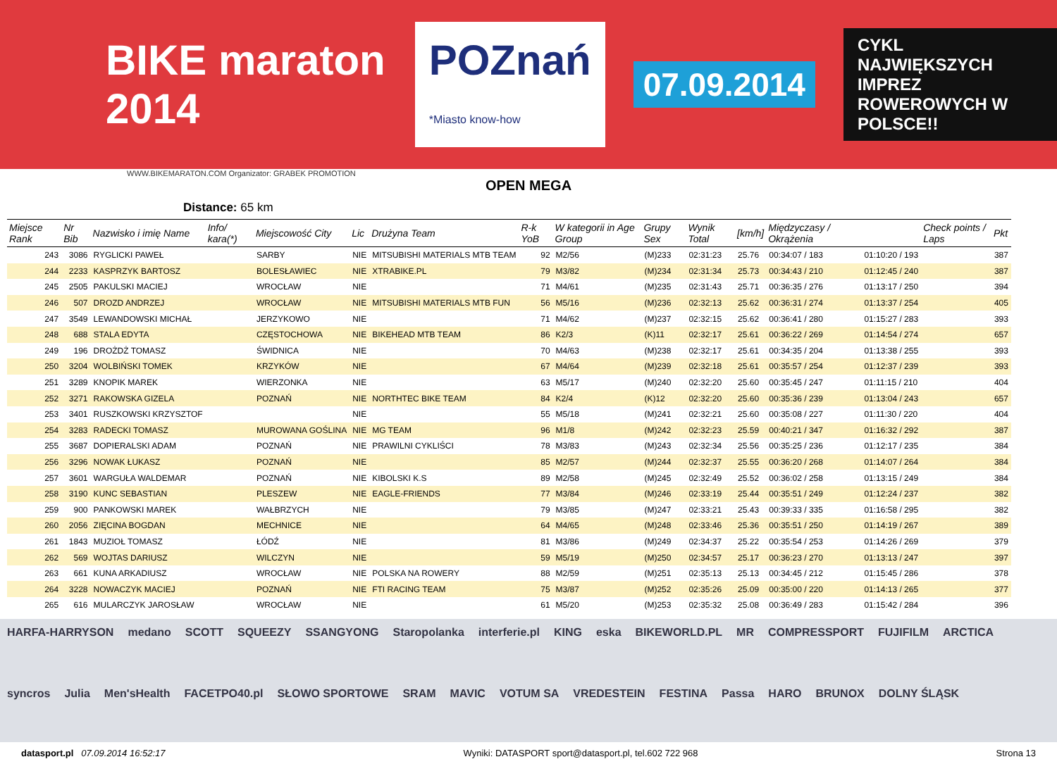BIKE maraton 2014 POZnań
*Miasto know-how 07.09.2014 CYKL NAJWIĘKSZYCH IMPREZ
ROWEROWYCH W POLSCE!!
WWW.BIKEMARATON.COM Organizator: GRABEK PROMOTION
OPEN MEGA
Distance: 65 km
| Miejsce Rank | Nr Bib | Nazwisko i imię Name | Info/ kara(*) | Miejscowość City | Lic | Drużyna Team | R-k YoB | W kategorii in Age Group | Grupy Sex | Wynik Total | [km/h] | Międzyczasy / Okrążenia | | Check points / Laps | Pkt |
| --- | --- | --- | --- | --- | --- | --- | --- | --- | --- | --- | --- | --- | --- | --- | --- |
| 243 | 3086 | RYGLICKI PAWEŁ | | SARBY | NIE | MITSUBISHI MATERIALS MTB TEAM | 92 | M2/56 | (M)233 | 02:31:23 | 25.76 | 00:34:07 / 183 | 01:10:20 / 193 | | 387 |
| 244 | 2233 | KASPRZYK BARTOSZ | | BOLESŁAWIEC | NIE | XTRABIKE.PL | 79 | M3/82 | (M)234 | 02:31:34 | 25.73 | 00:34:43 / 210 | 01:12:45 / 240 | | 387 |
| 245 | 2505 | PAKULSKI MACIEJ | | WROCŁAW | NIE | | 71 | M4/61 | (M)235 | 02:31:43 | 25.71 | 00:36:35 / 276 | 01:13:17 / 250 | | 394 |
| 246 | 507 | DROZD ANDRZEJ | | WROCŁAW | NIE | MITSUBISHI MATERIALS MTB FUN | 56 | M5/16 | (M)236 | 02:32:13 | 25.62 | 00:36:31 / 274 | 01:13:37 / 254 | | 405 |
| 247 | 3549 | LEWANDOWSKI MICHAŁ | | JERZYKOWO | NIE | | 71 | M4/62 | (M)237 | 02:32:15 | 25.62 | 00:36:41 / 280 | 01:15:27 / 283 | | 393 |
| 248 | 688 | STALA EDYTA | | CZĘSTOCHOWA | NIE | BIKEHEAD MTB TEAM | 86 | K2/3 | (K)11 | 02:32:17 | 25.61 | 00:36:22 / 269 | 01:14:54 / 274 | | 657 |
| 249 | 196 | DROŻDŻ TOMASZ | | ŚWIDNICA | NIE | | 70 | M4/63 | (M)238 | 02:32:17 | 25.61 | 00:34:35 / 204 | 01:13:38 / 255 | | 393 |
| 250 | 3204 | WOLBIŃSKI TOMEK | | KRZYKÓW | NIE | | 67 | M4/64 | (M)239 | 02:32:18 | 25.61 | 00:35:57 / 254 | 01:12:37 / 239 | | 393 |
| 251 | 3289 | KNOPIK MAREK | | WIERZONKA | NIE | | 63 | M5/17 | (M)240 | 02:32:20 | 25.60 | 00:35:45 / 247 | 01:11:15 / 210 | | 404 |
| 252 | 3271 | RAKOWSKA GIZELA | | POZNAŃ | NIE | NORTHTEC BIKE TEAM | 84 | K2/4 | (K)12 | 02:32:20 | 25.60 | 00:35:36 / 239 | 01:13:04 / 243 | | 657 |
| 253 | 3401 | RUSZKOWSKI KRZYSZTOF | | | NIE | | 55 | M5/18 | (M)241 | 02:32:21 | 25.60 | 00:35:08 / 227 | 01:11:30 / 220 | | 404 |
| 254 | 3283 | RADECKI TOMASZ | | MUROWANA GOŚLINA | NIE | MG TEAM | 96 | M1/8 | (M)242 | 02:32:23 | 25.59 | 00:40:21 / 347 | 01:16:32 / 292 | | 387 |
| 255 | 3687 | DOPIERALSKI ADAM | | POZNAŃ | NIE | PRAWILNI CYKLIŚCI | 78 | M3/83 | (M)243 | 02:32:34 | 25.56 | 00:35:25 / 236 | 01:12:17 / 235 | | 384 |
| 256 | 3296 | NOWAK ŁUKASZ | | POZNAŃ | NIE | | 85 | M2/57 | (M)244 | 02:32:37 | 25.55 | 00:36:20 / 268 | 01:14:07 / 264 | | 384 |
| 257 | 3601 | WARGUŁA WALDEMAR | | POZNAŃ | NIE | KIBOLSKI K.S | 89 | M2/58 | (M)245 | 02:32:49 | 25.52 | 00:36:02 / 258 | 01:13:15 / 249 | | 384 |
| 258 | 3190 | KUNC SEBASTIAN | | PLESZEW | NIE | EAGLE-FRIENDS | 77 | M3/84 | (M)246 | 02:33:19 | 25.44 | 00:35:51 / 249 | 01:12:24 / 237 | | 382 |
| 259 | 900 | PANKOWSKI MAREK | | WAŁBRZYCH | NIE | | 79 | M3/85 | (M)247 | 02:33:21 | 25.43 | 00:39:33 / 335 | 01:16:58 / 295 | | 382 |
| 260 | 2056 | ZIĘCINA BOGDAN | | MECHNICE | NIE | | 64 | M4/65 | (M)248 | 02:33:46 | 25.36 | 00:35:51 / 250 | 01:14:19 / 267 | | 389 |
| 261 | 1843 | MUZIOŁ TOMASZ | | ŁÓDŹ | NIE | | 81 | M3/86 | (M)249 | 02:34:37 | 25.22 | 00:35:54 / 253 | 01:14:26 / 269 | | 379 |
| 262 | 569 | WOJTAS DARIUSZ | | WILCZYN | NIE | | 59 | M5/19 | (M)250 | 02:34:57 | 25.17 | 00:36:23 / 270 | 01:13:13 / 247 | | 397 |
| 263 | 661 | KUNA ARKADIUSZ | | WROCŁAW | NIE | POLSKA NA ROWERY | 88 | M2/59 | (M)251 | 02:35:13 | 25.13 | 00:34:45 / 212 | 01:15:45 / 286 | | 378 |
| 264 | 3228 | NOWACZYK MACIEJ | | POZNAŃ | NIE | FTI RACING TEAM | 75 | M3/87 | (M)252 | 02:35:26 | 25.09 | 00:35:00 / 220 | 01:14:13 / 265 | | 377 |
| 265 | 616 | MULARCZYK JAROSŁAW | | WROCŁAW | NIE | | 61 | M5/20 | (M)253 | 02:35:32 | 25.08 | 00:36:49 / 283 | 01:15:42 / 284 | | 396 |
HARFA-HARRYSON medano SCOTT SQUEEZY SSANGYONG Staropolanka interferie.pl KING eska BIKEWORLD.PL MR COMPRESSPORT FUJIFILM ARCTICA syncros Julia Men'sHealth FACETPO40.pl SŁOWO SPORTOWE SRAM MAVIC VOTUM SA VREDESTEIN FESTINA Passa HARO BRUNOX DOLNY ŚLĄSK
datasport.pl 07.09.2014 16:52:17 Wyniki: DATASPORT sport@datasport.pl, tel.602 722 968 Strona 13